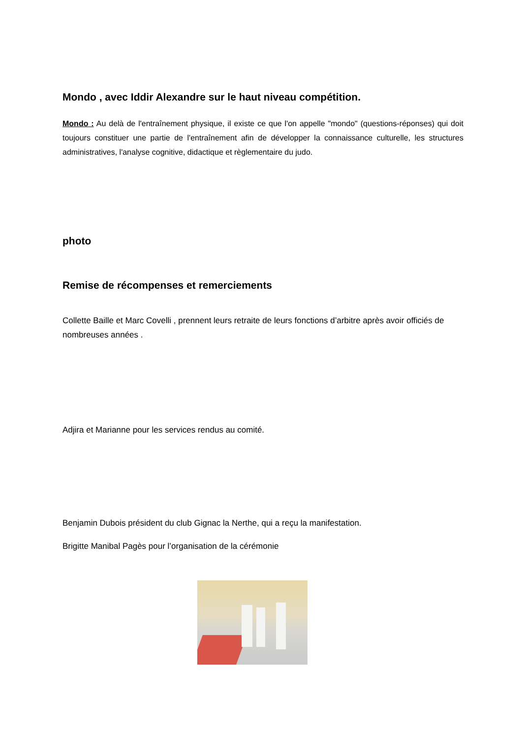Mondo , avec Iddir Alexandre sur le haut niveau compétition.
Mondo : Au delà de l'entraînement physique, il existe ce que l'on appelle "mondo" (questions-réponses) qui doit toujours constituer une partie de l'entraînement afin de développer la connaissance culturelle, les structures administratives, l'analyse cognitive, didactique et règlementaire du judo.
photo
Remise de récompenses et remerciements
Collette Baille et Marc Covelli , prennent leurs retraite de leurs fonctions d’arbitre après avoir officiés de nombreuses années .
Adjira et Marianne pour les services rendus au comité.
Benjamin Dubois président du club Gignac la Nerthe, qui a reçu la manifestation.
Brigitte Manibal Pagès pour l’organisation de la cérémonie